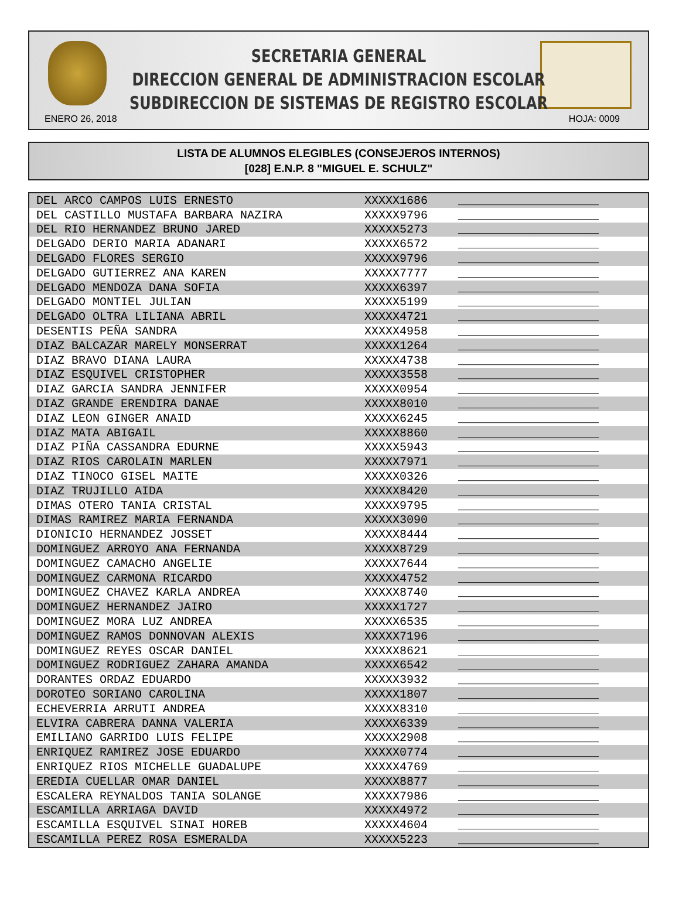SECRETARIA GENERAL
DIRECCION GENERAL DE ADMINISTRACION ESCOLAR
SUBDIRECCION DE SISTEMAS DE REGISTRO ESCOLAR
ENERO 26, 2018 HOJA: 0009
LISTA DE ALUMNOS ELEGIBLES (CONSEJEROS INTERNOS)
[028] E.N.P. 8 "MIGUEL E. SCHULZ"
| DEL ARCO CAMPOS LUIS ERNESTO | XXXXX1686 | ____________________ |
| DEL CASTILLO MUSTAFA BARBARA NAZIRA | XXXXX9796 | ____________________ |
| DEL RIO HERNANDEZ BRUNO JARED | XXXXX5273 | ____________________ |
| DELGADO DERIO MARIA ADANARI | XXXXX6572 | ____________________ |
| DELGADO FLORES SERGIO | XXXXX9796 | ____________________ |
| DELGADO GUTIERREZ ANA KAREN | XXXXX7777 | ____________________ |
| DELGADO MENDOZA DANA SOFIA | XXXXX6397 | ____________________ |
| DELGADO MONTIEL JULIAN | XXXXX5199 | ____________________ |
| DELGADO OLTRA LILIANA ABRIL | XXXXX4721 | ____________________ |
| DESENTIS PEÑA SANDRA | XXXXX4958 | ____________________ |
| DIAZ BALCAZAR MARELY MONSERRAT | XXXXX1264 | ____________________ |
| DIAZ BRAVO DIANA LAURA | XXXXX4738 | ____________________ |
| DIAZ ESQUIVEL CRISTOPHER | XXXXX3558 | ____________________ |
| DIAZ GARCIA SANDRA JENNIFER | XXXXX0954 | ____________________ |
| DIAZ GRANDE ERENDIRA DANAE | XXXXX8010 | ____________________ |
| DIAZ LEON GINGER ANAID | XXXXX6245 | ____________________ |
| DIAZ MATA ABIGAIL | XXXXX8860 | ____________________ |
| DIAZ PIÑA CASSANDRA EDURNE | XXXXX5943 | ____________________ |
| DIAZ RIOS CAROLAIN MARLEN | XXXXX7971 | ____________________ |
| DIAZ TINOCO GISEL MAITE | XXXXX0326 | ____________________ |
| DIAZ TRUJILLO AIDA | XXXXX8420 | ____________________ |
| DIMAS OTERO TANIA CRISTAL | XXXXX9795 | ____________________ |
| DIMAS RAMIREZ MARIA FERNANDA | XXXXX3090 | ____________________ |
| DIONICIO HERNANDEZ JOSSET | XXXXX8444 | ____________________ |
| DOMINGUEZ ARROYO ANA FERNANDA | XXXXX8729 | ____________________ |
| DOMINGUEZ CAMACHO ANGELIE | XXXXX7644 | ____________________ |
| DOMINGUEZ CARMONA RICARDO | XXXXX4752 | ____________________ |
| DOMINGUEZ CHAVEZ KARLA ANDREA | XXXXX8740 | ____________________ |
| DOMINGUEZ HERNANDEZ JAIRO | XXXXX1727 | ____________________ |
| DOMINGUEZ MORA LUZ ANDREA | XXXXX6535 | ____________________ |
| DOMINGUEZ RAMOS DONNOVAN ALEXIS | XXXXX7196 | ____________________ |
| DOMINGUEZ REYES OSCAR DANIEL | XXXXX8621 | ____________________ |
| DOMINGUEZ RODRIGUEZ ZAHARA AMANDA | XXXXX6542 | ____________________ |
| DORANTES ORDAZ EDUARDO | XXXXX3932 | ____________________ |
| DOROTEO SORIANO CAROLINA | XXXXX1807 | ____________________ |
| ECHEVERRIA ARRUTI ANDREA | XXXXX8310 | ____________________ |
| ELVIRA CABRERA DANNA VALERIA | XXXXX6339 | ____________________ |
| EMILIANO GARRIDO LUIS FELIPE | XXXXX2908 | ____________________ |
| ENRIQUEZ RAMIREZ JOSE EDUARDO | XXXXX0774 | ____________________ |
| ENRIQUEZ RIOS MICHELLE GUADALUPE | XXXXX4769 | ____________________ |
| EREDIA CUELLAR OMAR DANIEL | XXXXX8877 | ____________________ |
| ESCALERA REYNALDOS TANIA SOLANGE | XXXXX7986 | ____________________ |
| ESCAMILLA ARRIAGA DAVID | XXXXX4972 | ____________________ |
| ESCAMILLA ESQUIVEL SINAI HOREB | XXXXX4604 | ____________________ |
| ESCAMILLA PEREZ ROSA ESMERALDA | XXXXX5223 | ____________________ |